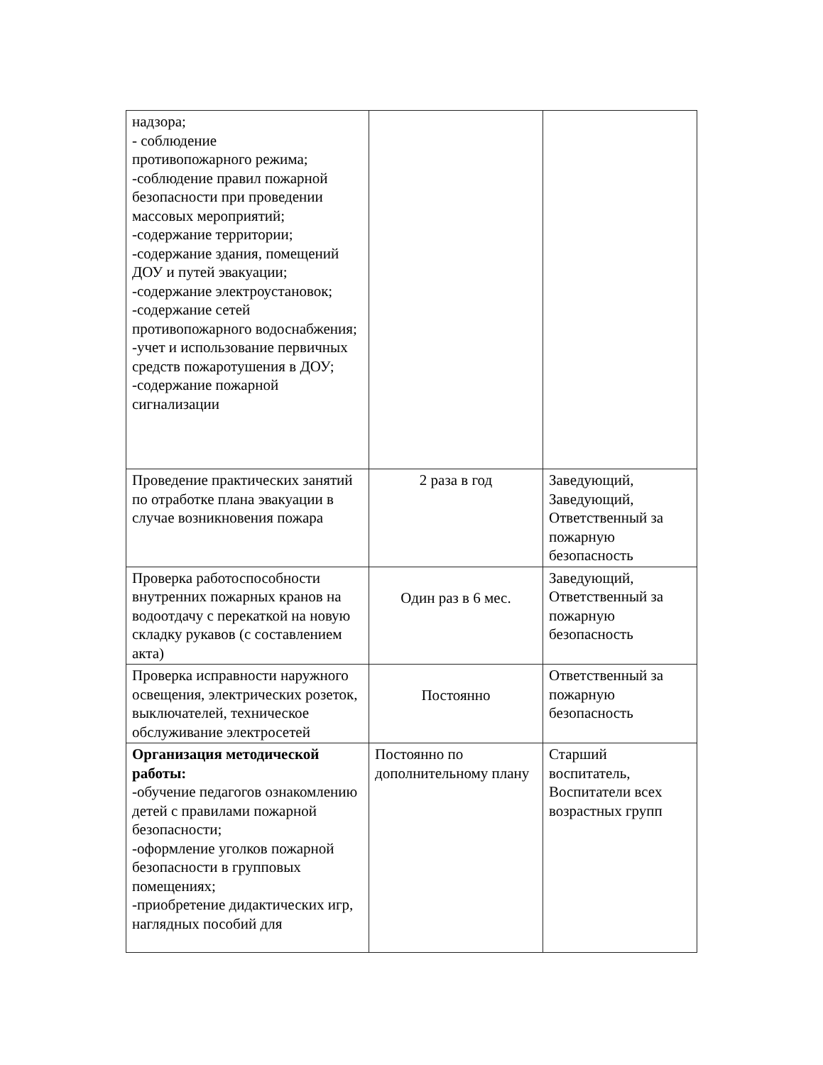| надзора; - соблюдение противопожарного режима; -соблюдение правил пожарной безопасности при проведении массовых мероприятий; -содержание территории; -содержание здания, помещений ДОУ и путей эвакуации; -содержание электроустановок; -содержание сетей противопожарного водоснабжения; -учет и использование первичных средств пожаротушения в ДОУ; -содержание пожарной сигнализации | | |
| Проведение практических занятий по отработке плана эвакуации в случае возникновения пожара | 2 раза в год | Заведующий, Заведующий, Ответственный за пожарную безопасность |
| Проверка работоспособности внутренних пожарных кранов на водоотдачу с перекаткой на новую складку рукавов (с составлением акта) | Один раз в 6 мес. | Заведующий, Ответственный за пожарную безопасность |
| Проверка исправности наружного освещения, электрических розеток, выключателей, техническое обслуживание электросетей | Постоянно | Ответственный за пожарную безопасность |
| Организация методической работы: -обучение педагогов ознакомлению детей с правилами пожарной безопасности; -оформление уголков пожарной безопасности в групповых помещениях; -приобретение дидактических игр, наглядных пособий для | Постоянно по дополнительному плану | Старший воспитатель, Воспитатели всех возрастных групп |